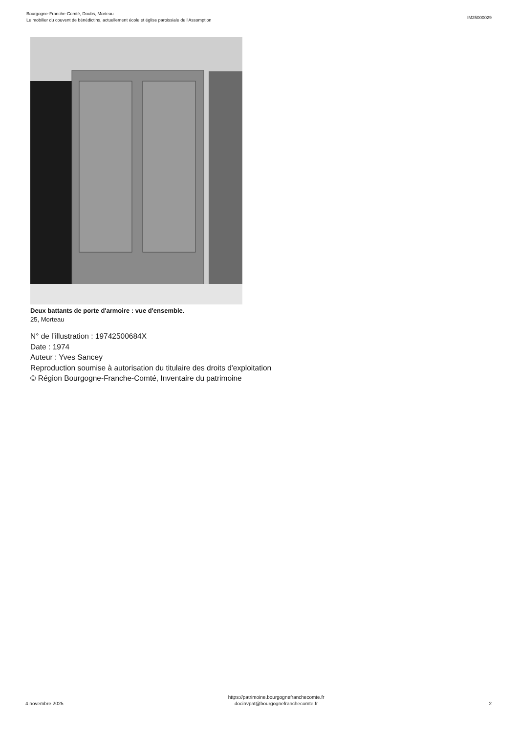Bourgogne-Franche-Comté, Doubs, Morteau
Le mobilier du couvent de bénédictins, actuellement école et église paroissiale de l'Assomption
IM25000029
Deux battants de porte d'armoire : vue d'ensemble.
25, Morteau
N° de l’illustration : 19742500684X
Date : 1974
Auteur : Yves Sancey
Reproduction soumise à autorisation du titulaire des droits d'exploitation
© Région Bourgogne-Franche-Comté, Inventaire du patrimoine
4 novembre 2025
https://patrimoine.bourgognefranchecomte.fr
docinvpat@bourgognefranchecomte.fr
2